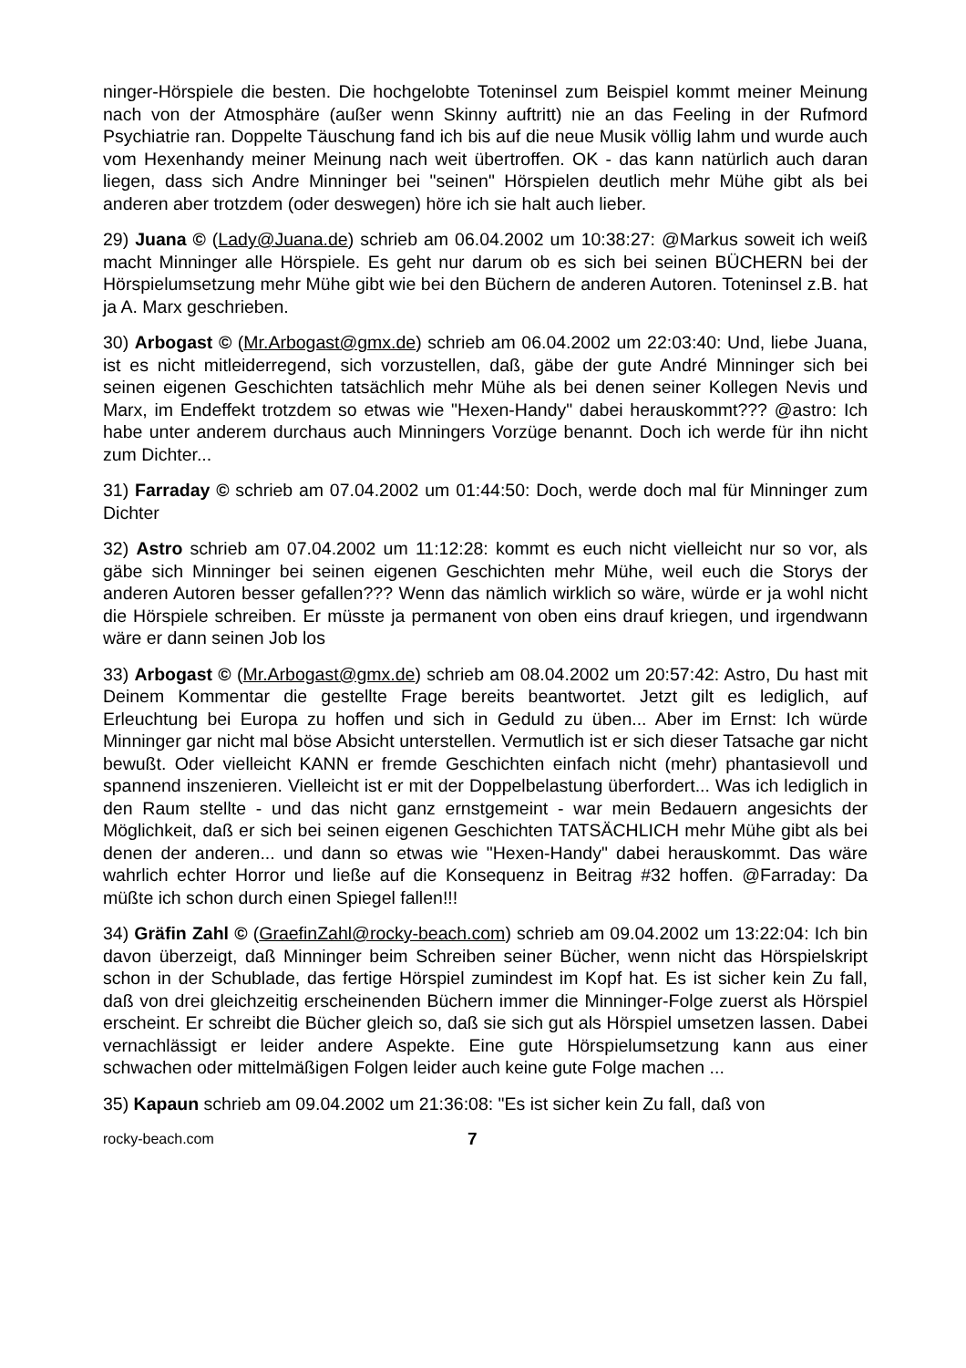ninger-Hörspiele die besten. Die hochgelobte Toteninsel zum Beispiel kommt meiner Meinung nach von der Atmosphäre (außer wenn Skinny auftritt) nie an das Feeling in der Rufmord Psychiatrie ran. Doppelte Täuschung fand ich bis auf die neue Musik völlig lahm und wurde auch vom Hexenhandy meiner Meinung nach weit übertroffen. OK - das kann natürlich auch daran liegen, dass sich Andre Minninger bei "seinen" Hörspielen deutlich mehr Mühe gibt als bei anderen aber trotzdem (oder deswegen) höre ich sie halt auch lieber.
29) Juana © (Lady@Juana.de) schrieb am 06.04.2002 um 10:38:27: @Markus soweit ich weiß macht Minninger alle Hörspiele. Es geht nur darum ob es sich bei seinen BÜCHERN bei der Hörspielumsetzung mehr Mühe gibt wie bei den Büchern de anderen Autoren. Toteninsel z.B. hat ja A. Marx geschrieben.
30) Arbogast © (Mr.Arbogast@gmx.de) schrieb am 06.04.2002 um 22:03:40: Und, liebe Juana, ist es nicht mitleiderregend, sich vorzustellen, daß, gäbe der gute André Minninger sich bei seinen eigenen Geschichten tatsächlich mehr Mühe als bei denen seiner Kollegen Nevis und Marx, im Endeffekt trotzdem so etwas wie "Hexen-Handy" dabei herauskommt??? @astro: Ich habe unter anderem durchaus auch Minningers Vorzüge benannt. Doch ich werde für ihn nicht zum Dichter...
31) Farraday © schrieb am 07.04.2002 um 01:44:50: Doch, werde doch mal für Minninger zum Dichter
32) Astro schrieb am 07.04.2002 um 11:12:28: kommt es euch nicht vielleicht nur so vor, als gäbe sich Minninger bei seinen eigenen Geschichten mehr Mühe, weil euch die Storys der anderen Autoren besser gefallen??? Wenn das nämlich wirklich so wäre, würde er ja wohl nicht die Hörspiele schreiben. Er müsste ja permanent von oben eins drauf kriegen, und irgendwann wäre er dann seinen Job los
33) Arbogast © (Mr.Arbogast@gmx.de) schrieb am 08.04.2002 um 20:57:42: Astro, Du hast mit Deinem Kommentar die gestellte Frage bereits beantwortet. Jetzt gilt es lediglich, auf Erleuchtung bei Europa zu hoffen und sich in Geduld zu üben... Aber im Ernst: Ich würde Minninger gar nicht mal böse Absicht unterstellen. Vermutlich ist er sich dieser Tatsache gar nicht bewußt. Oder vielleicht KANN er fremde Geschichten einfach nicht (mehr) phantasievoll und spannend inszenieren. Vielleicht ist er mit der Doppelbelastung überfordert... Was ich lediglich in den Raum stellte - und das nicht ganz ernstgemeint - war mein Bedauern angesichts der Möglichkeit, daß er sich bei seinen eigenen Geschichten TATSÄCHLICH mehr Mühe gibt als bei denen der anderen... und dann so etwas wie "Hexen-Handy" dabei herauskommt. Das wäre wahrlich echter Horror und ließe auf die Konsequenz in Beitrag #32 hoffen. @Farraday: Da müßte ich schon durch einen Spiegel fallen!!!
34) Gräfin Zahl © (GraefinZahl@rocky-beach.com) schrieb am 09.04.2002 um 13:22:04: Ich bin davon überzeigt, daß Minninger beim Schreiben seiner Bücher, wenn nicht das Hörspielskript schon in der Schublade, das fertige Hörspiel zumindest im Kopf hat. Es ist sicher kein Zu fall, daß von drei gleichzeitig erscheinenden Büchern immer die Minninger-Folge zuerst als Hörspiel erscheint. Er schreibt die Bücher gleich so, daß sie sich gut als Hörspiel umsetzen lassen. Dabei vernachlässigt er leider andere Aspekte. Eine gute Hörspielumsetzung kann aus einer schwachen oder mittelmäßigen Folgen leider auch keine gute Folge machen ...
35) Kapaun schrieb am 09.04.2002 um 21:36:08: "Es ist sicher kein Zu fall, daß von
rocky-beach.com 7